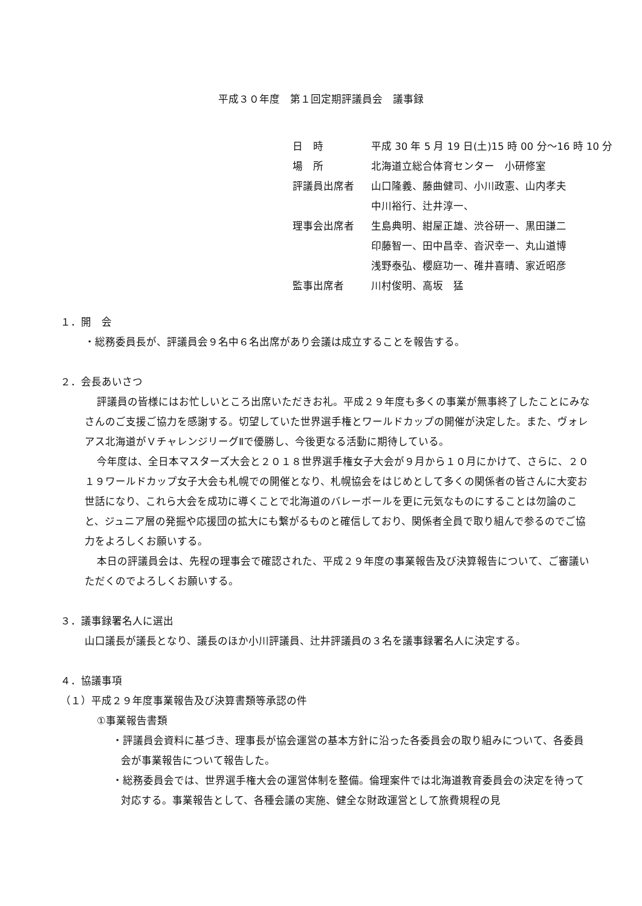平成３０年度　第１回定期評議員会　議事録
| 日 時 | 平成 30 年 5 月 19 日(土)15 時 00 分～16 時 10 分 |
| 場 所 | 北海道立総合体育センター 小研修室 |
| 評議員出席者 | 山口隆義、藤曲健司、小川政憲、山内孝夫 中川裕行、辻井淳一、 |
| 理事会出席者 | 生島典明、紺屋正雄、渋谷研一、黒田謙二 印藤智一、田中昌幸、沓沢幸一、丸山道博 浅野泰弘、櫻庭功一、碓井喜晴、家近昭彦 |
| 監事出席者 | 川村俊明、高坂 猛 |
１．開　会
・総務委員長が、評議員会９名中６名出席があり会議は成立することを報告する。
２．会長あいさつ
評議員の皆様にはお忙しいところ出席いただきお礼。平成２９年度も多くの事業が無事終了したことにみなさんのご支援ご協力を感謝する。切望していた世界選手権とワールドカップの開催が決定した。また、ヴォレアス北海道がＶチャレンジリーグⅡで優勝し、今後更なる活動に期待している。
今年度は、全日本マスターズ大会と２０１８世界選手権女子大会が９月から１０月にかけて、さらに、２０１９ワールドカップ女子大会も札幌での開催となり、札幌協会をはじめとして多くの関係者の皆さんに大変お世話になり、これら大会を成功に導くことで北海道のバレーボールを更に元気なものにすることは勿論のこと、ジュニア層の発掘や応援団の拡大にも繋がるものと確信しており、関係者全員で取り組んで参るのでご協力をよろしくお願いする。
本日の評議員会は、先程の理事会で確認された、平成２９年度の事業報告及び決算報告について、ご審議いただくのでよろしくお願いする。
３．議事録署名人に選出
山口議長が議長となり、議長のほか小川評議員、辻井評議員の３名を議事録署名人に決定する。
４．協議事項
（１）平成２９年度事業報告及び決算書類等承認の件
①事業報告書類
・評議員会資料に基づき、理事長が協会運営の基本方針に沿った各委員会の取り組みについて、各委員会が事業報告について報告した。
・総務委員会では、世界選手権大会の運営体制を整備。倫理案件では北海道教育委員会の決定を待って対応する。事業報告として、各種会議の実施、健全な財政運営として旅費規程の見